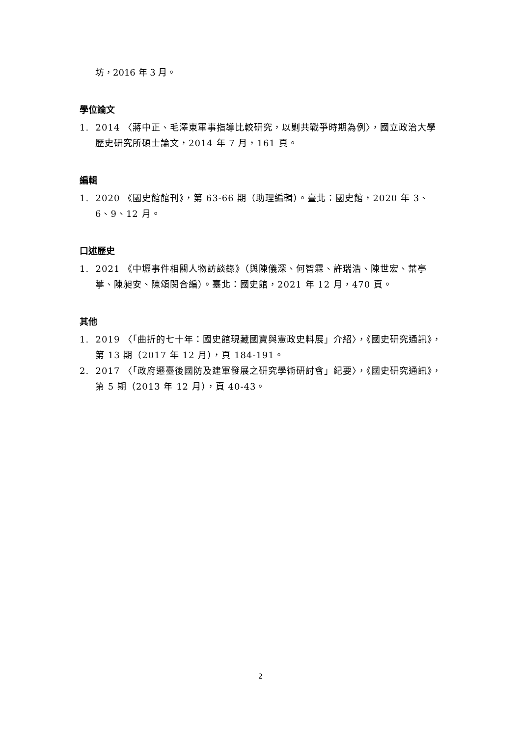坊，2016 年 3 月。
學位論文
1. 2014 〈蔣中正、毛澤東軍事指導比較研究，以剿共戰爭時期為例〉，國立政治大學歷史研究所碩士論文，2014 年 7 月，161 頁。
編輯
1. 2020 《國史館館刊》，第 63-66 期（助理編輯）。臺北：國史館，2020 年 3、6、9、12 月。
口述歷史
1. 2021 《中壢事件相關人物訪談錄》（與陳儀深、何智霖、許瑞浩、陳世宏、葉亭葶、陳昶安、陳頌閔合編）。臺北：國史館，2021 年 12 月，470 頁。
其他
1. 2019 〈「曲折的七十年：國史館現藏國寶與憲政史料展」介紹〉，《國史研究通訊》，第 13 期（2017 年 12 月），頁 184-191。
2. 2017 〈「政府遷臺後國防及建軍發展之研究學術研討會」紀要〉，《國史研究通訊》，第 5 期（2013 年 12 月），頁 40-43。
2